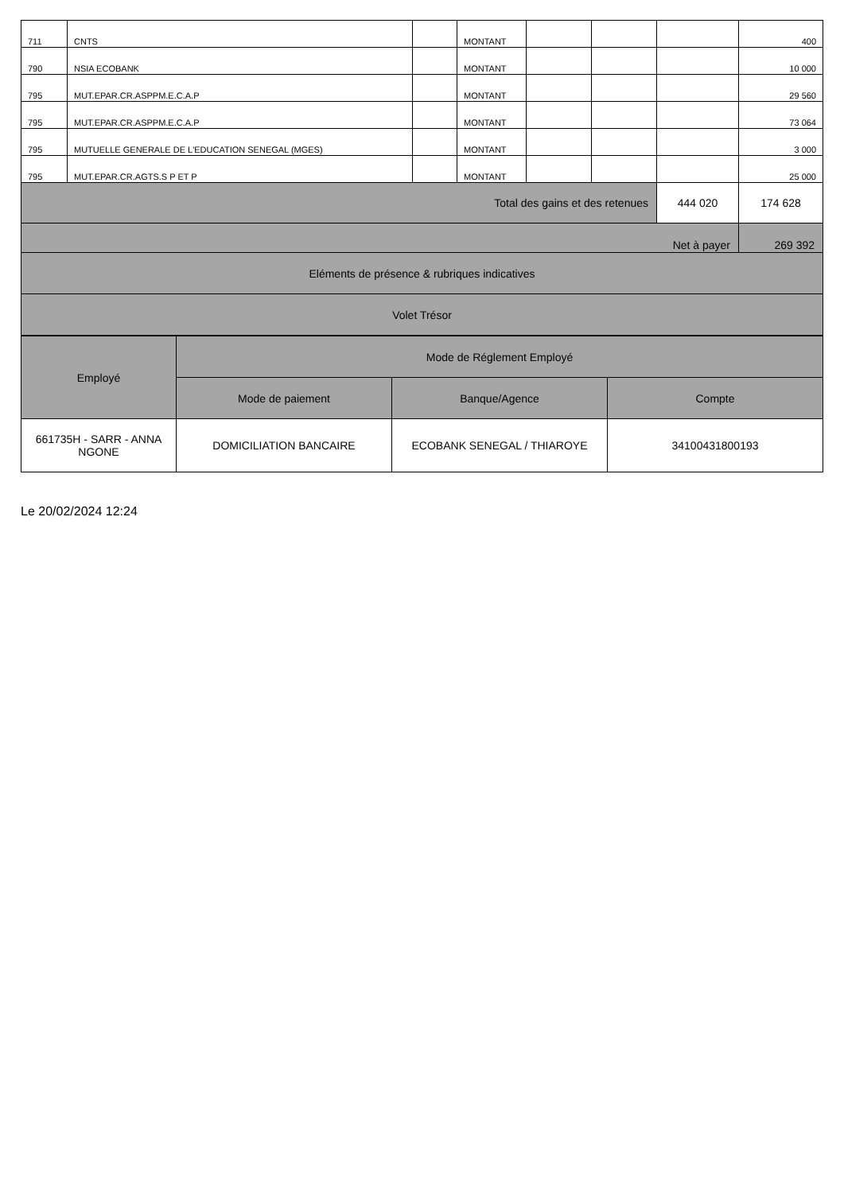| 711 | CNTS | | MONTANT | | | | 400 |
| 790 | NSIA ECOBANK | | MONTANT | | | | 10 000 |
| 795 | MUT.EPAR.CR.ASPPM.E.C.A.P | | MONTANT | | | | 29 560 |
| 795 | MUT.EPAR.CR.ASPPM.E.C.A.P | | MONTANT | | | | 73 064 |
| 795 | MUTUELLE GENERALE DE L'EDUCATION SENEGAL (MGES) | | MONTANT | | | | 3 000 |
| 795 | MUT.EPAR.CR.AGTS.S P ET P | | MONTANT | | | | 25 000 |
| Total des gains et des retenues | | | | | | 444 020 | 174 628 |
| Net à payer | | | | | | | 269 392 |
| Eléments de présence & rubriques indicatives | | | | | | | |
| Volet Trésor | | | | | | | |
| Employé | Mode de Réglement Employé | | |
| --- | --- | --- | --- |
| | Mode de paiement | Banque/Agence | Compte |
| 661735H - SARR - ANNA NGONE | DOMICILIATION BANCAIRE | ECOBANK SENEGAL / THIAROYE | 34100431800193 |
Le 20/02/2024 12:24